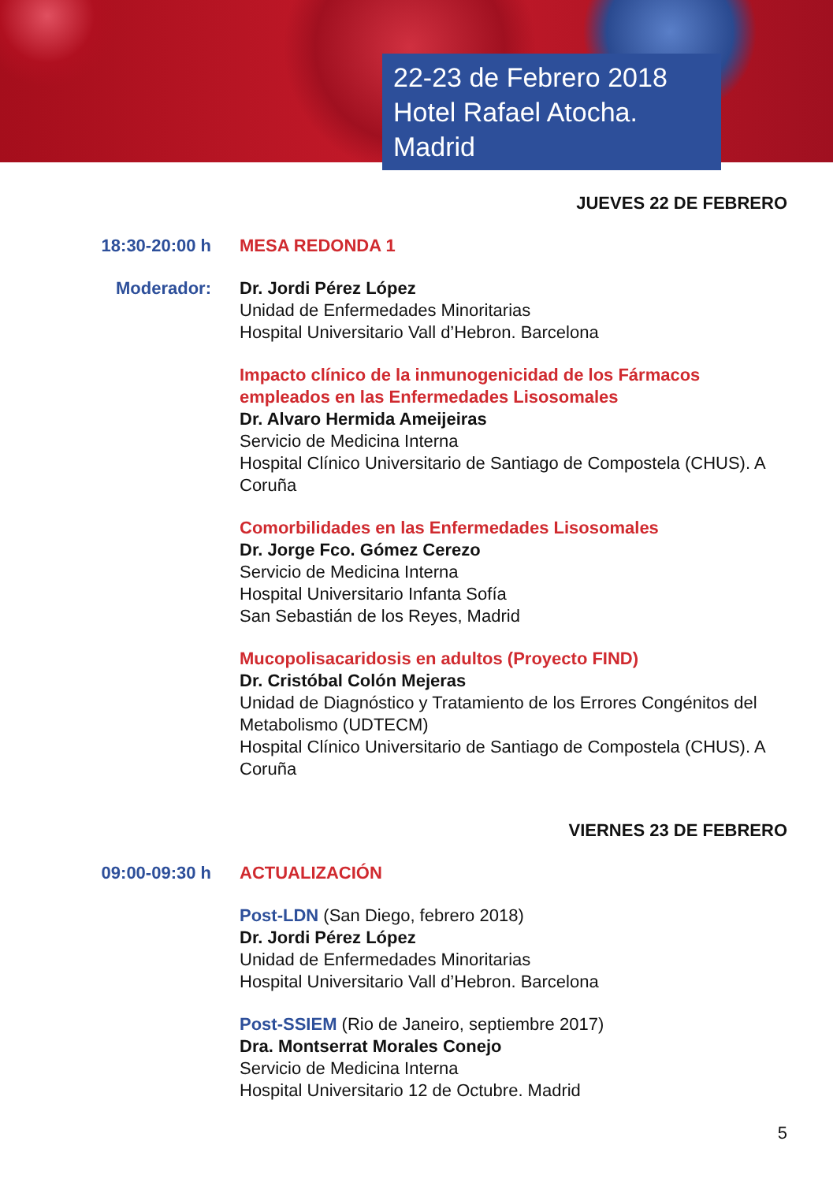22-23 de Febrero 2018
Hotel Rafael Atocha. Madrid
JUEVES 22 DE FEBRERO
18:30-20:00 h MESA REDONDA 1
Moderador: Dr. Jordi Pérez López
Unidad de Enfermedades Minoritarias
Hospital Universitario Vall d’Hebron. Barcelona
Impacto clínico de la inmunogenicidad de los Fármacos empleados en las Enfermedades Lisosomales
Dr. Alvaro Hermida Ameijeiras
Servicio de Medicina Interna
Hospital Clínico Universitario de Santiago de Compostela (CHUS). A Coruña
Comorbilidades en las Enfermedades Lisosomales
Dr. Jorge Fco. Gómez Cerezo
Servicio de Medicina Interna
Hospital Universitario Infanta Sofía
San Sebastián de los Reyes, Madrid
Mucopolisacaridosis en adultos (Proyecto FIND)
Dr. Cristóbal Colón Mejeras
Unidad de Diagnóstico y Tratamiento de los Errores Congénitos del Metabolismo (UDTECM)
Hospital Clínico Universitario de Santiago de Compostela (CHUS). A Coruña
VIERNES 23 DE FEBRERO
09:00-09:30 h ACTUALIZACIÓN
Post-LDN (San Diego, febrero 2018)
Dr. Jordi Pérez López
Unidad de Enfermedades Minoritarias
Hospital Universitario Vall d’Hebron. Barcelona
Post-SSIEM (Rio de Janeiro, septiembre 2017)
Dra. Montserrat Morales Conejo
Servicio de Medicina Interna
Hospital Universitario 12 de Octubre. Madrid
5